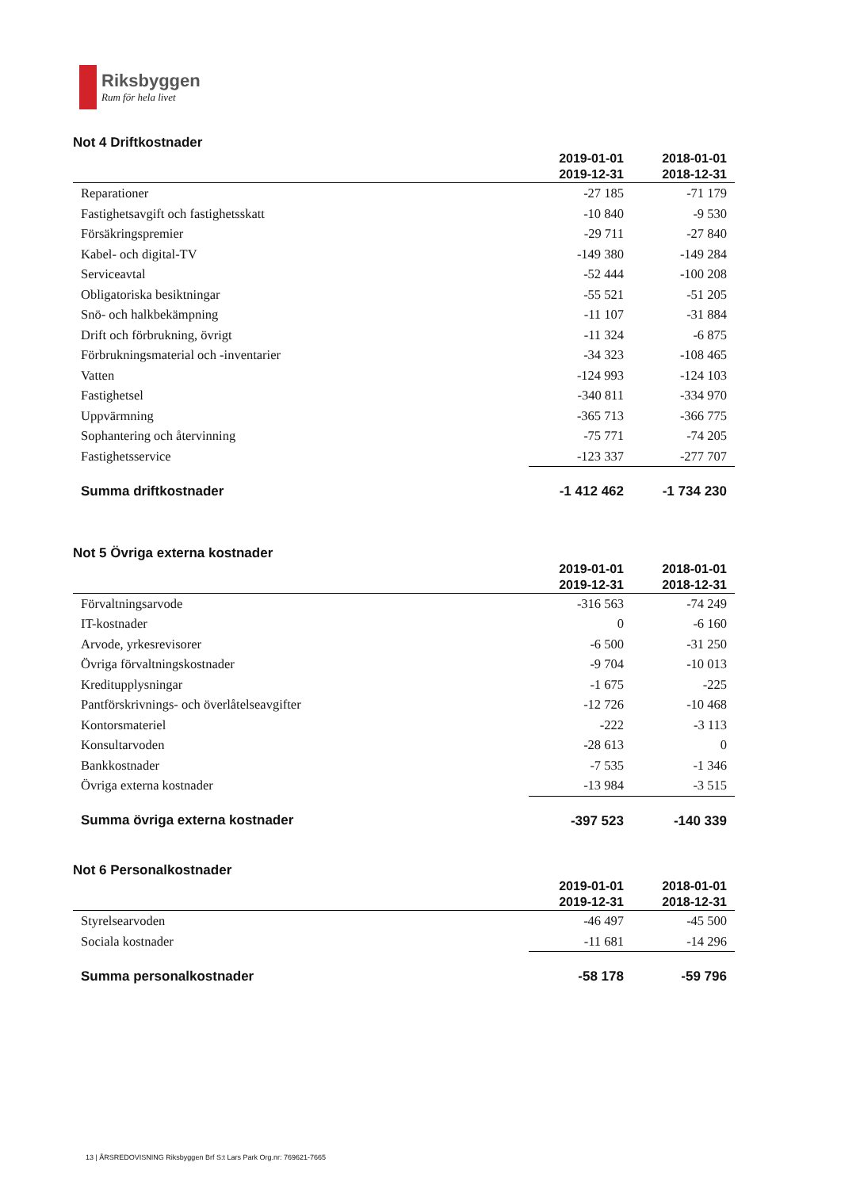Riksbyggen
Rum för hela livet
Not 4 Driftkostnader
| | 2019-01-01 2019-12-31 | 2018-01-01 2018-12-31 |
| --- | --- | --- |
| Reparationer | -27 185 | -71 179 |
| Fastighetsavgift och fastighetsskatt | -10 840 | -9 530 |
| Försäkringspremier | -29 711 | -27 840 |
| Kabel- och digital-TV | -149 380 | -149 284 |
| Serviceavtal | -52 444 | -100 208 |
| Obligatoriska besiktningar | -55 521 | -51 205 |
| Snö- och halkbekämpning | -11 107 | -31 884 |
| Drift och förbrukning, övrigt | -11 324 | -6 875 |
| Förbrukningsmaterial och -inventarier | -34 323 | -108 465 |
| Vatten | -124 993 | -124 103 |
| Fastighetsel | -340 811 | -334 970 |
| Uppvärmning | -365 713 | -366 775 |
| Sophantering och återvinning | -75 771 | -74 205 |
| Fastighetsservice | -123 337 | -277 707 |
| Summa driftkostnader | -1 412 462 | -1 734 230 |
Not 5 Övriga externa kostnader
| | 2019-01-01 2019-12-31 | 2018-01-01 2018-12-31 |
| --- | --- | --- |
| Förvaltningsarvode | -316 563 | -74 249 |
| IT-kostnader | 0 | -6 160 |
| Arvode, yrkesrevisorer | -6 500 | -31 250 |
| Övriga förvaltningskostnader | -9 704 | -10 013 |
| Kreditupplysningar | -1 675 | -225 |
| Pantförskrivnings- och överlåtelseavgifter | -12 726 | -10 468 |
| Kontorsmateriel | -222 | -3 113 |
| Konsultarvoden | -28 613 | 0 |
| Bankkostnader | -7 535 | -1 346 |
| Övriga externa kostnader | -13 984 | -3 515 |
| Summa övriga externa kostnader | -397 523 | -140 339 |
Not 6 Personalkostnader
| | 2019-01-01 2019-12-31 | 2018-01-01 2018-12-31 |
| --- | --- | --- |
| Styrelsearvoden | -46 497 | -45 500 |
| Sociala kostnader | -11 681 | -14 296 |
| Summa personalkostnader | -58 178 | -59 796 |
13 | ÅRSREDOVISNING Riksbyggen Brf S:t Lars Park Org.nr: 769621-7665